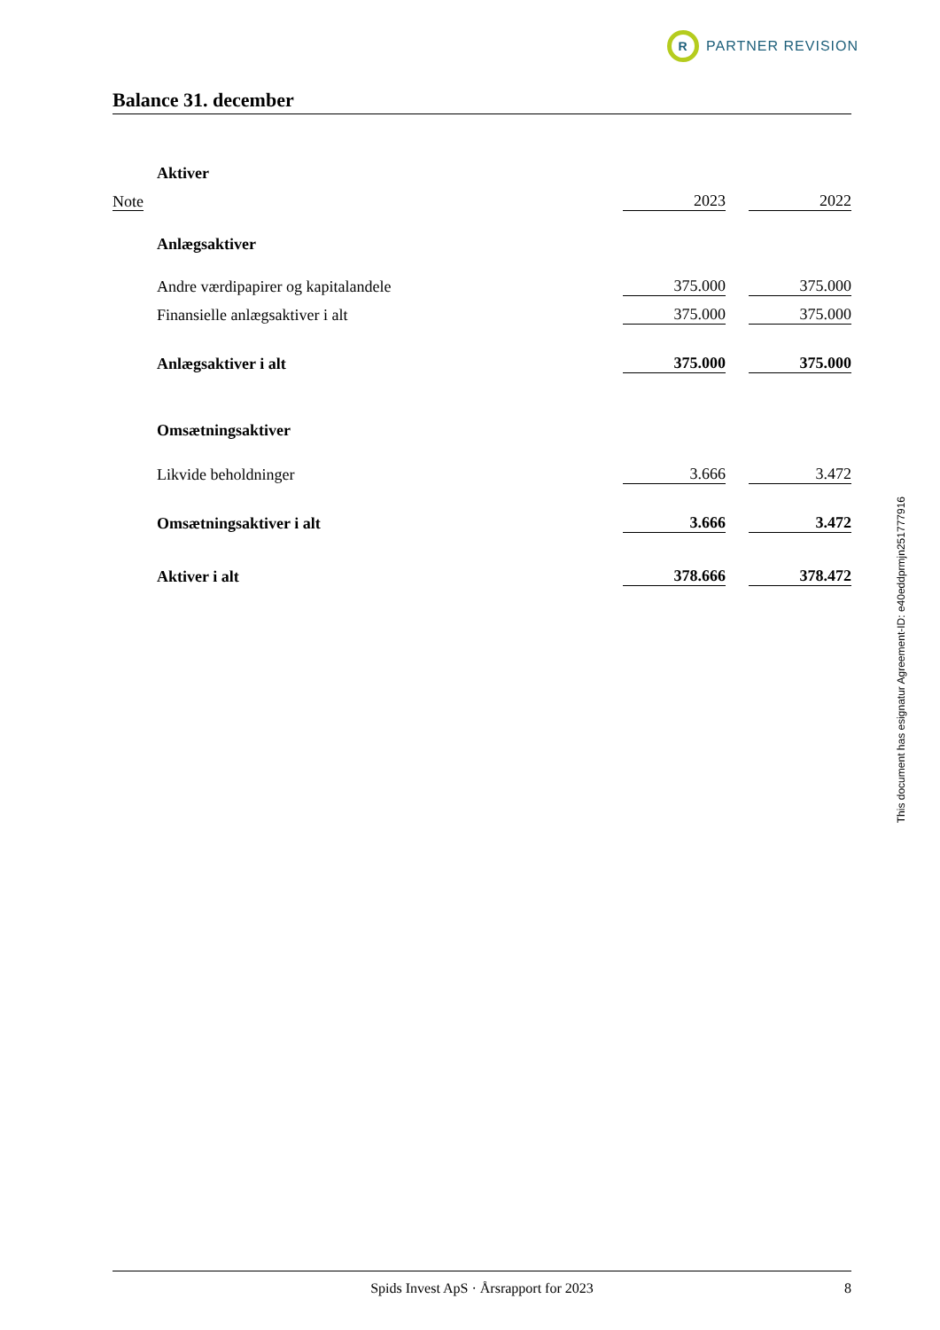R
PARTNER REVISION
Balance 31. december
| | Aktiver | | | |
| Note | | 2023 | | 2022 |
| | Anlægsaktiver | | | |
| | Andre værdipapirer og kapitalandele | 375.000 | | 375.000 |
| | Finansielle anlægsaktiver i alt | 375.000 | | 375.000 |
| | Anlægsaktiver i alt | 375.000 | | 375.000 |
| | Omsætningsaktiver | | | |
| | Likvide beholdninger | 3.666 | | 3.472 |
| | Omsætningsaktiver i alt | 3.666 | | 3.472 |
| | Aktiver i alt | 378.666 | | 378.472 |
This document has esignatur Agreement-ID: e40eddprmjn251777916
Spids Invest ApS · Årsrapport for 2023 8